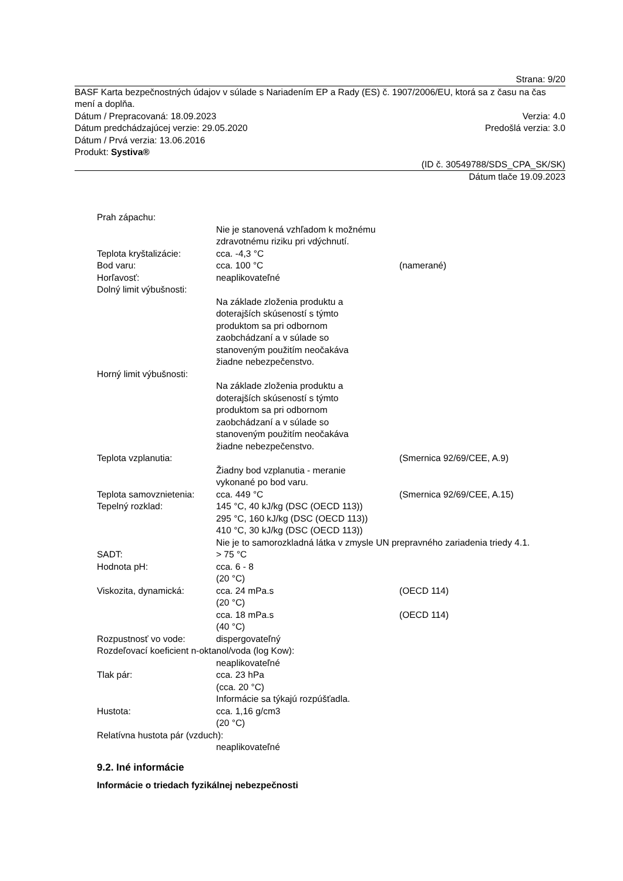Strana: 9/20
BASF Karta bezpečnostných údajov v súlade s Nariadením EP a Rady (ES) č. 1907/2006/EU, ktorá sa z času na čas mení a doplňa.
Dátum / Prepracovaná: 18.09.2023 Verzia: 4.0
Dátum predchádzajúcej verzie: 29.05.2020 Predošlá verzia: 3.0
Dátum / Prvá verzia: 13.06.2016
Produkt: Systiva®
(ID č. 30549788/SDS_CPA_SK/SK)
Dátum tlače 19.09.2023
Prah zápachu:
Nie je stanovená vzhľadom k možnému zdravotnému riziku pri vdýchnutí.
Teplota kryštalizácie: cca. -4,3 °C
Bod varu: cca. 100 °C (namerané)
Horľavosť: neaplikovateľné
Dolný limit výbušnosti:
Na základe zloženia produktu a doterajších skúseností s týmto produktom sa pri odbornom zaobchádzaní a v súlade so stanoveným použitím neočakáva žiadne nebezpečenstvo.
Horný limit výbušnosti:
Na základe zloženia produktu a doterajších skúseností s týmto produktom sa pri odbornom zaobchádzaní a v súlade so stanoveným použitím neočakáva žiadne nebezpečenstvo.
Teplota vzplanutia: (Smernica 92/69/CEE, A.9)
Žiadny bod vzplanutia - meranie vykonané po bod varu.
Teplota samovznietenia: cca. 449 °C (Smernica 92/69/CEE, A.15)
Tepelný rozklad: 145 °C, 40 kJ/kg (DSC (OECD 113))
295 °C, 160 kJ/kg (DSC (OECD 113))
410 °C, 30 kJ/kg (DSC (OECD 113))
Nie je to samorozkladná látka v zmysle UN prepravného zariadenia triedy 4.1.
SADT: > 75 °C
Hodnota pH: cca. 6 - 8
(20 °C)
Viskozita, dynamická: cca. 24 mPa.s
(20 °C) (OECD 114)
cca. 18 mPa.s
(40 °C) (OECD 114)
Rozpustnosť vo vode: dispergovateľný
Rozdeľovací koeficient n-oktanol/voda (log Kow):
neaplikovateľné
Tlak pár: cca. 23 hPa
(cca. 20 °C)
Informácie sa týkajú rozpúšťadla.
Hustota: cca. 1,16 g/cm3
(20 °C)
Relatívna hustota pár (vzduch):
neaplikovateľné
9.2. Iné informácie
Informácie o triedach fyzikálnej nebezpečnosti